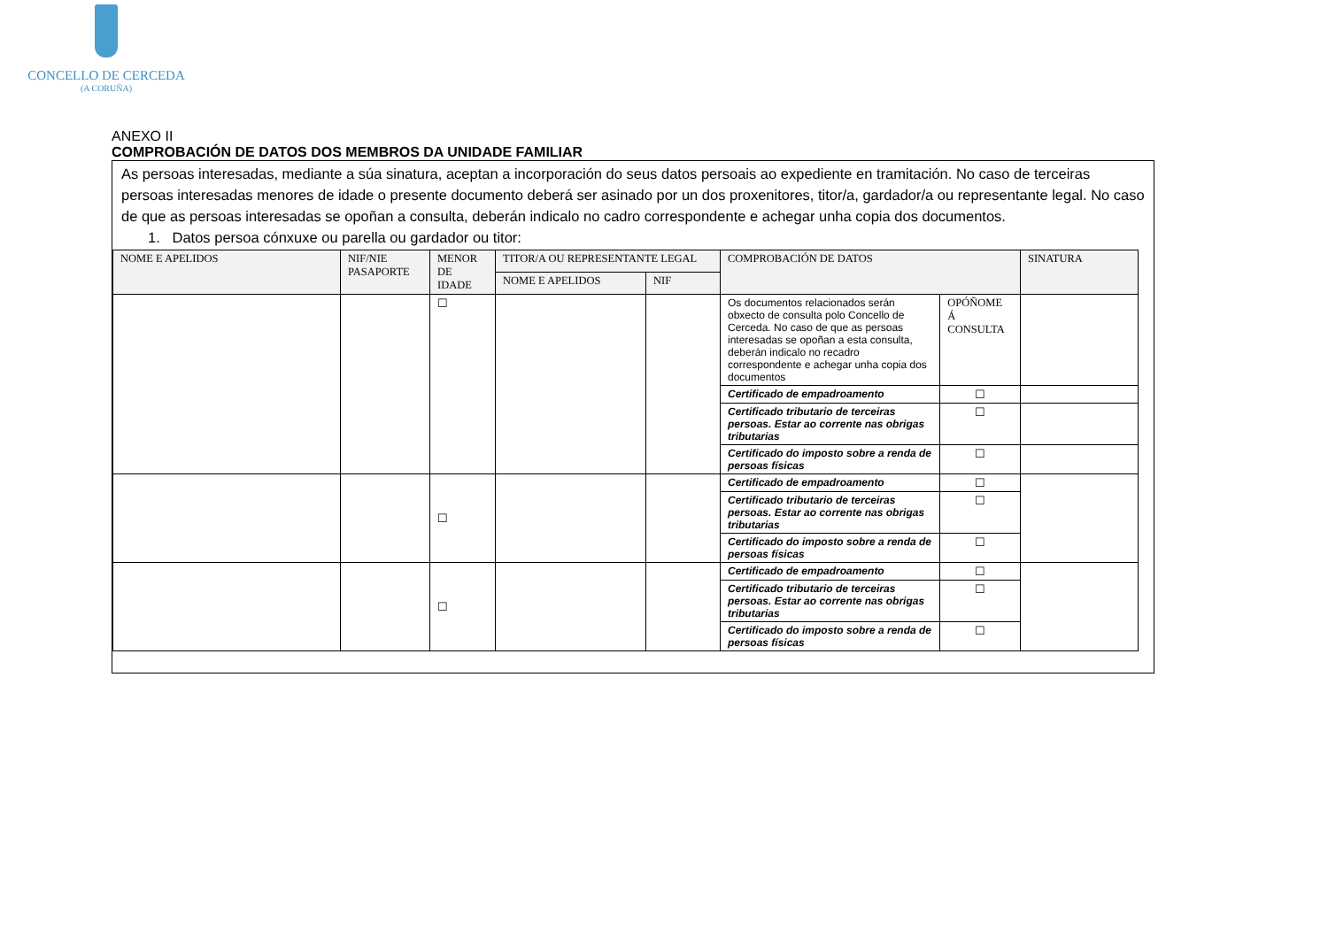CONCELLO DE CERCEDA
(A CORUÑA)
ANEXO II
COMPROBACIÓN DE DATOS DOS MEMBROS DA UNIDADE FAMILIAR
As persoas interesadas, mediante a súa sinatura, aceptan a incorporación do seus datos persoais ao expediente en tramitación. No caso de terceiras persoas interesadas menores de idade o presente documento deberá ser asinado por un dos proxenitores, titor/a, gardador/a ou representante legal. No caso de que as persoas interesadas se opoñan a consulta, deberán indicalo no cadro correspondente e achegar unha copia dos documentos.
1. Datos persoa cónxuxe ou parella ou gardador ou titor:
| NOME E APELIDOS | NIF/NIE PASAPORTE | MENOR DE IDADE | TITOR/A OU REPRESENTANTE LEGAL | | COMPROBACIÓN DE DATOS | | SINATURA |
| --- | --- | --- | --- | --- | --- | --- | --- |
| | | | NOME E APELIDOS | NIF | | | |
| | | ☐ | | | Os documentos relacionados serán obxecto de consulta polo Concello de Cerceda. No caso de que as persoas interesadas se opoñan a esta consulta, deberán indicalo no recadro correspondente e achegar unha copia dos documentos | OPÓÑOME Á CONSULTA | |
| | | | | | Certificado de empadroamento | ☐ | |
| | | | | | Certificado tributario de terceiras persoas. Estar ao corrente nas obrigas tributarias | ☐ | |
| | | | | | Certificado do imposto sobre a renda de persoas físicas | ☐ | |
| | | ☐ | | | Certificado de empadroamento | ☐ | |
| | | | | | Certificado tributario de terceiras persoas. Estar ao corrente nas obrigas tributarias | ☐ | |
| | | | | | Certificado do imposto sobre a renda de persoas físicas | ☐ | |
| | | ☐ | | | Certificado de empadroamento | ☐ | |
| | | | | | Certificado tributario de terceiras persoas. Estar ao corrente nas obrigas tributarias | ☐ | |
| | | | | | Certificado do imposto sobre a renda de persoas físicas | ☐ | |